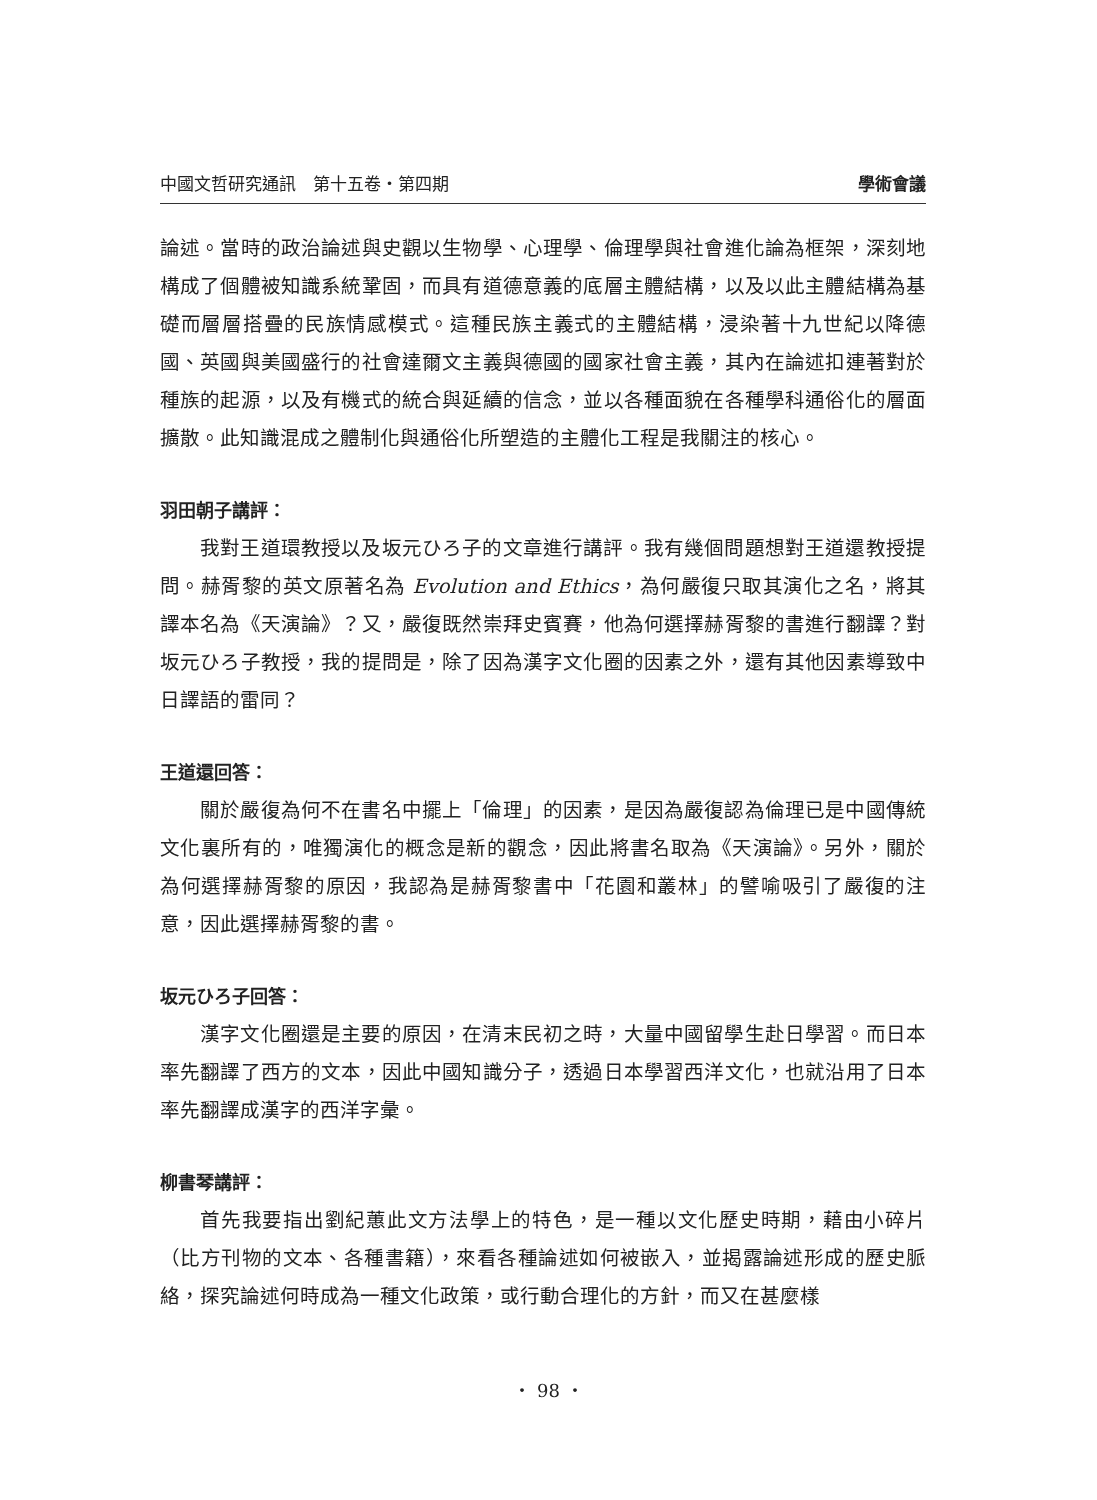中國文哲研究通訊　第十五卷・第四期 學術會議
論述。當時的政治論述與史觀以生物學、心理學、倫理學與社會進化論為框架，深刻地構成了個體被知識系統鞏固，而具有道德意義的底層主體結構，以及以此主體結構為基礎而層層搭疊的民族情感模式。這種民族主義式的主體結構，浸染著十九世紀以降德國、英國與美國盛行的社會達爾文主義與德國的國家社會主義，其內在論述扣連著對於種族的起源，以及有機式的統合與延續的信念，並以各種面貌在各種學科通俗化的層面擴散。此知識混成之體制化與通俗化所塑造的主體化工程是我關注的核心。
羽田朝子講評：
我對王道環教授以及坂元ひろ子的文章進行講評。我有幾個問題想對王道還教授提問。赫胥黎的英文原著名為 Evolution and Ethics，為何嚴復只取其演化之名，將其譯本名為《天演論》？又，嚴復既然崇拜史賓賽，他為何選擇赫胥黎的書進行翻譯？對坂元ひろ子教授，我的提問是，除了因為漢字文化圈的因素之外，還有其他因素導致中日譯語的雷同？
王道還回答：
關於嚴復為何不在書名中擺上「倫理」的因素，是因為嚴復認為倫理已是中國傳統文化裏所有的，唯獨演化的概念是新的觀念，因此將書名取為《天演論》。另外，關於為何選擇赫胥黎的原因，我認為是赫胥黎書中「花園和叢林」的譬喻吸引了嚴復的注意，因此選擇赫胥黎的書。
坂元ひろ子回答：
漢字文化圈還是主要的原因，在清末民初之時，大量中國留學生赴日學習。而日本率先翻譯了西方的文本，因此中國知識分子，透過日本學習西洋文化，也就沿用了日本率先翻譯成漢字的西洋字彙。
柳書琴講評：
首先我要指出劉紀蕙此文方法學上的特色，是一種以文化歷史時期，藉由小碎片（比方刊物的文本、各種書籍），來看各種論述如何被嵌入，並揭露論述形成的歷史脈絡，探究論述何時成為一種文化政策，或行動合理化的方針，而又在甚麼樣
・ 98 ・